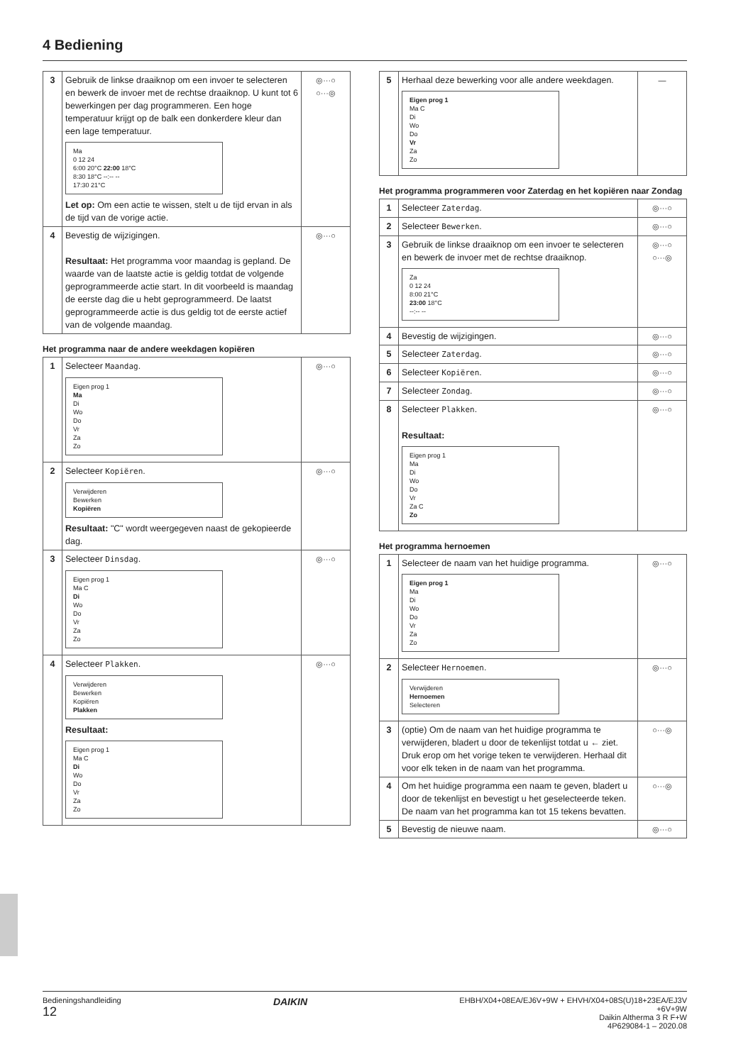4 Bediening
| 3 | Gebruik de linkse draaiknop om een invoer te selecteren en bewerk de invoer met de rechtse draaiknop. U kunt tot 6 bewerkingen per dag programmeren. Een hoge temperatuur krijgt op de balk een donkerdere kleur dan een lage temperatuur. Ma 0 12 24 6:00 20°C 22:00 18°C 8:30 18°C --:-- -- 17:30 21°C Let op: Om een actie te wissen, stelt u de tijd ervan in als de tijd van de vorige actie. | ◎···○ ○···◎ |
| 4 | Bevestig de wijzigingen. Resultaat: Het programma voor maandag is gepland. De waarde van de laatste actie is geldig totdat de volgende geprogrammeerde actie start. In dit voorbeeld is maandag de eerste dag die u hebt geprogrammeerd. De laatst geprogrammeerde actie is dus geldig tot de eerste actief van de volgende maandag. | ◎···○ |
Het programma naar de andere weekdagen kopiëren
| 1 | Selecteer Maandag . Eigen prog 1 Ma Di Wo Do Vr Za Zo | ◎···○ |
| 2 | Selecteer Kopiëren . Verwijderen Bewerken Kopiëren Resultaat: "C" wordt weergegeven naast de gekopieerde dag. | ◎···○ |
| 3 | Selecteer Dinsdag . Eigen prog 1 Ma C Di Wo Do Vr Za Zo | ◎···○ |
| 4 | Selecteer Plakken . Verwijderen Bewerken Kopiëren Plakken Resultaat: Eigen prog 1 Ma C Di Wo Do Vr Za Zo | ◎···○ |
| 5 | Herhaal deze bewerking voor alle andere weekdagen. Eigen prog 1 Ma C Di Wo Do Vr Za Zo | — |
Het programma programmeren voor Zaterdag en het kopiëren naar Zondag
| 1 | Selecteer Zaterdag . | ◎···○ |
| 2 | Selecteer Bewerken . | ◎···○ |
| 3 | Gebruik de linkse draaiknop om een invoer te selecteren en bewerk de invoer met de rechtse draaiknop. Za 0 12 24 8:00 21°C 23:00 18°C --:-- -- | ◎···○ ○···◎ |
| 4 | Bevestig de wijzigingen. | ◎···○ |
| 5 | Selecteer Zaterdag . | ◎···○ |
| 6 | Selecteer Kopiëren . | ◎···○ |
| 7 | Selecteer Zondag . | ◎···○ |
| 8 | Selecteer Plakken . Resultaat: Eigen prog 1 Ma Di Wo Do Vr Za C Zo | ◎···○ |
Het programma hernoemen
| 1 | Selecteer de naam van het huidige programma. Eigen prog 1 Ma Di Wo Do Vr Za Zo | ◎···○ |
| 2 | Selecteer Hernoemen . Verwijderen Hernoemen Selecteren | ◎···○ |
| 3 | (optie) Om de naam van het huidige programma te verwijderen, bladert u door de tekenlijst totdat u ← ziet. Druk erop om het vorige teken te verwijderen. Herhaal dit voor elk teken in de naam van het programma. | ○···◎ |
| 4 | Om het huidige programma een naam te geven, bladert u door de tekenlijst en bevestigt u het geselecteerde teken. De naam van het programma kan tot 15 tekens bevatten. | ○···◎ |
| 5 | Bevestig de nieuwe naam. | ◎···○ |
Bedieningshandleiding
12
DAIKIN
EHBH/X04+08EA/EJ6V+9W + EHVH/X04+08S(U)18+23EA/EJ3V
+6V+9W
Daikin Altherma 3 R F+W
4P629084-1 – 2020.08